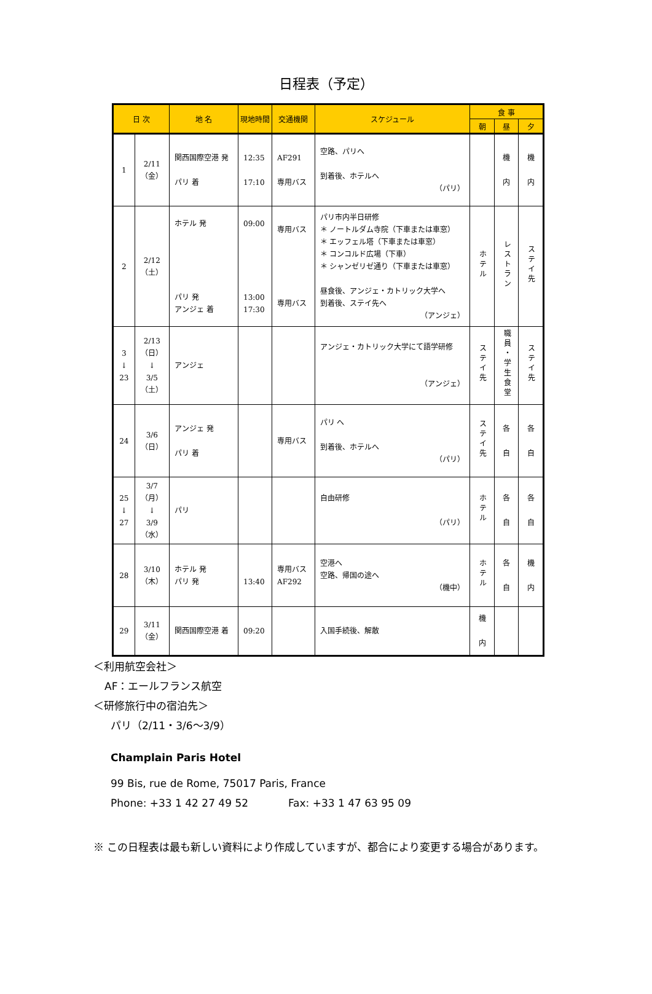日程表（予定）
| 日 次 | | 地 名 | 現地時間 | 交通機関 | スケジュール | 食 事 | | |
| --- | --- | --- | --- | --- | --- | --- | --- | --- |
| | | | | | | 朝 | 昼 | 夕 |
| 1 | 2/11 （金） | 関西国際空港 発 パリ 着 | 12:35 17:10 | AF291 専用バス | 空路、パリへ 到着後、ホテルへ （パリ） | | 機 内 | 機 内 |
| 2 | 2/12 （土） | ホテル 発 パリ 発 アンジェ 着 | 09:00 13:00 17:30 | 専用バス 専用バス | パリ市内半日研修 ＊ ノートルダム寺院（下車または車窓） ＊ エッフェル塔（下車または車窓） ＊ コンコルド広場（下車） ＊ シャンゼリゼ通り（下車または車窓） 昼食後、アンジェ・カトリック大学へ 到着後、ステイ先へ （アンジェ） | ホテル | レストラン | ステイ先 |
| 3 ↓ 23 | 2/13 （日） ↓ 3/5 （土） | アンジェ | | | アンジェ・カトリック大学にて語学研修 （アンジェ） | ステイ先 | 職員・学生食堂 | ステイ先 |
| 24 | 3/6 （日） | アンジェ 発 パリ 着 | | 専用バス | パリ へ 到着後、ホテルへ （パリ） | ステイ先 | 各 自 | 各 自 |
| 25 ↓ 27 | 3/7 （月） ↓ 3/9 （水） | パリ | | | 自由研修 （パリ） | ホテル | 各 自 | 各 自 |
| 28 | 3/10 （木） | ホテル 発 パリ 発 | 13:40 | 専用バス AF292 | 空港へ 空路、帰国の途へ （機中） | ホテル | 各 自 | 機 内 |
| 29 | 3/11 （金） | 関西国際空港 着 | 09:20 | | 入国手続後、解散 | 機 内 | | |
＜利用航空会社＞
AF：エールフランス航空
＜研修旅行中の宿泊先＞
パリ（2/11・3/6～3/9）
Champlain Paris Hotel
99 Bis, rue de Rome, 75017 Paris, France
Phone: +33 1 42 27 49 52 Fax: +33 1 47 63 95 09
※ この日程表は最も新しい資料により作成していますが、都合により変更する場合があります。